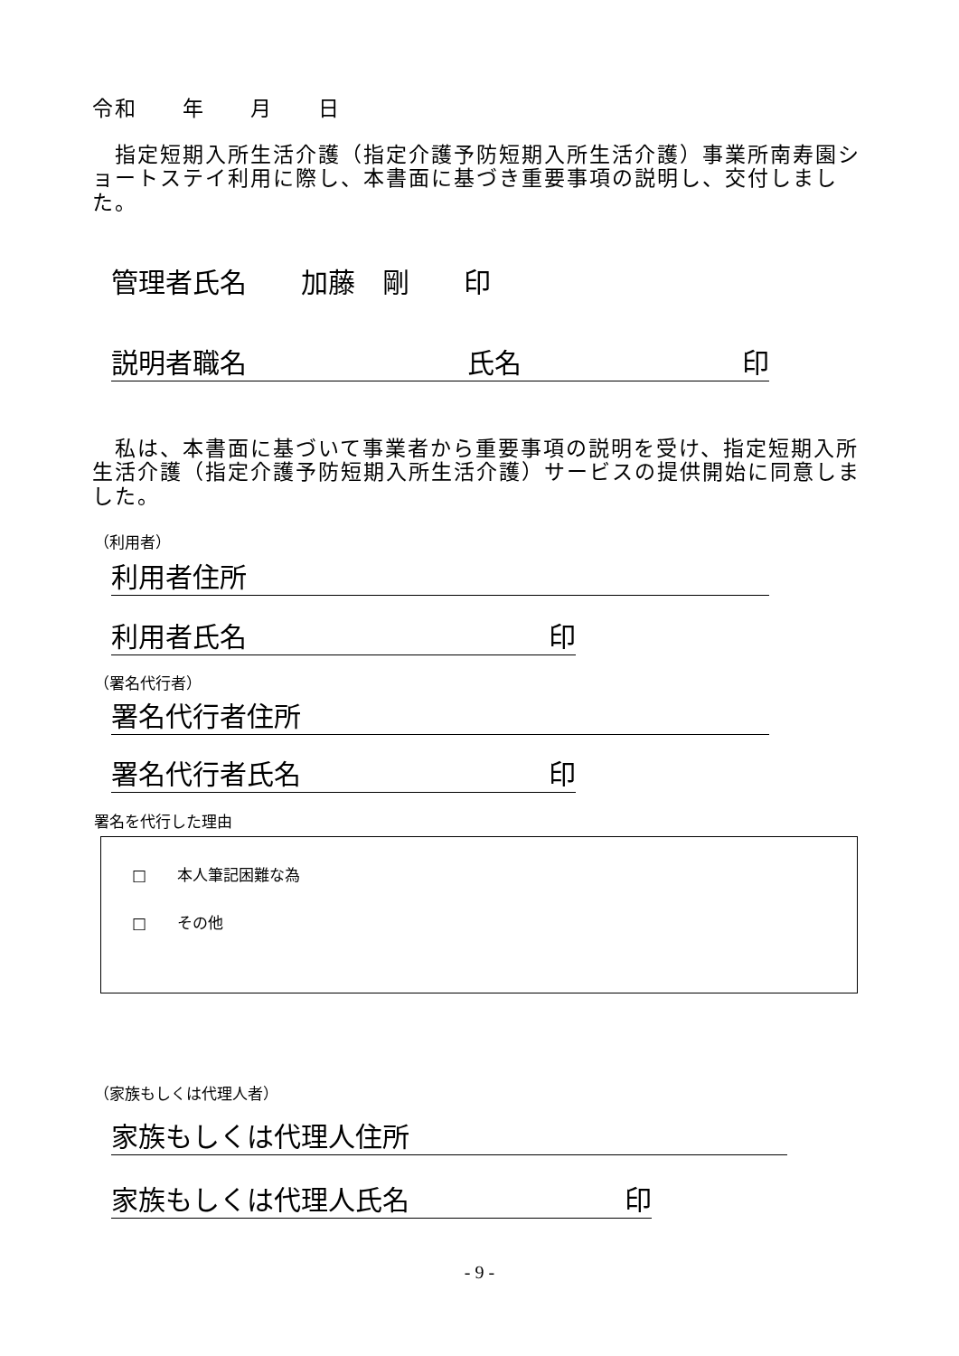令和　　年　　月　　日
　指定短期入所生活介護（指定介護予防短期入所生活介護）事業所南寿園ショートステイ利用に際し、本書面に基づき重要事項の説明し、交付しました。
管理者氏名　　加藤　剛　　印
説明者職名 氏名 印
　私は、本書面に基づいて事業者から重要事項の説明を受け、指定短期入所生活介護（指定介護予防短期入所生活介護）サービスの提供開始に同意しました。
（利用者）
利用者住所
利用者氏名 印
（署名代行者）
署名代行者住所
署名代行者氏名 印
署名を代行した理由
□　　本人筆記困難な為
□　　その他
（家族もしくは代理人者）
家族もしくは代理人住所
家族もしくは代理人氏名 印
- 9 -